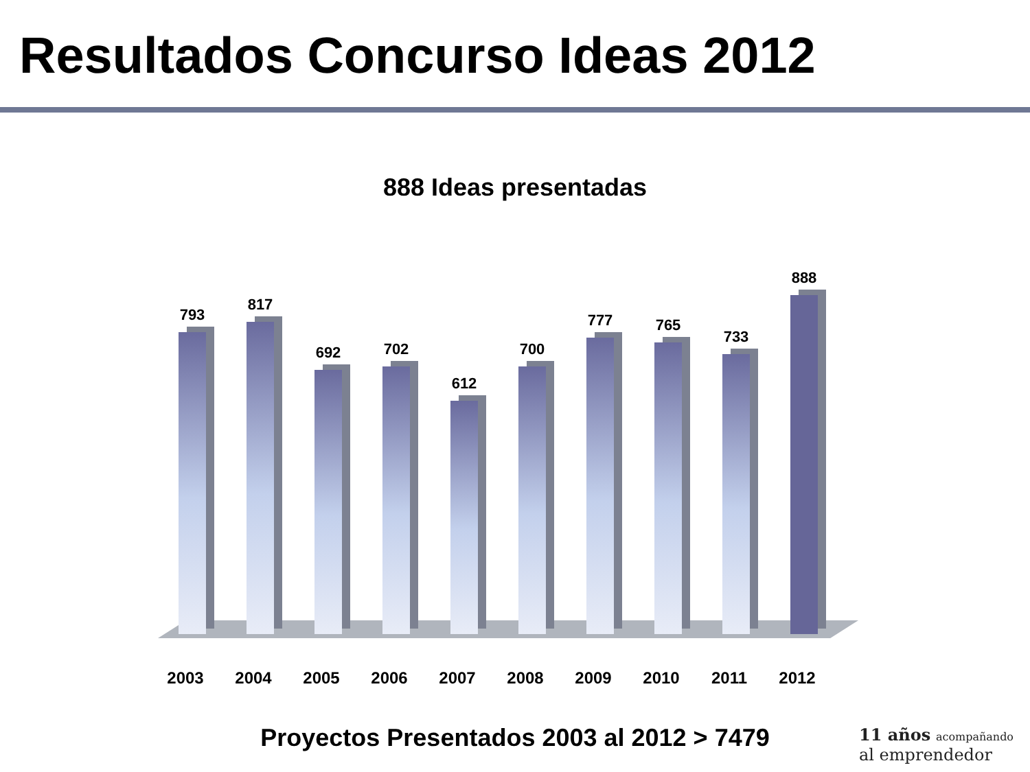Resultados Concurso Ideas 2012
888 Ideas presentadas
793
817
692
702
612
700
777
765
733
888
2003 2004 2005 2006 2007 2008 2009 2010 2011 2012
Proyectos Presentados 2003 al 2012 > 7479
11 años acompañando
al emprendedor